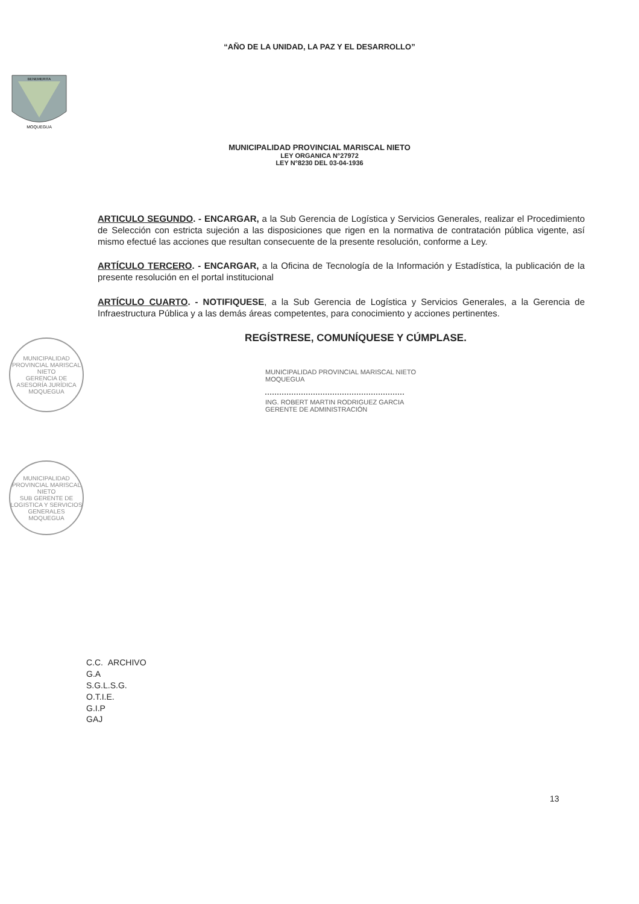“AÑO DE LA UNIDAD, LA PAZ Y EL DESARROLLO”
MOQUEGUA
BENEMERITA
MUNICIPALIDAD PROVINCIAL MARISCAL NIETO
LEY ORGANICA N°27972
LEY N°8230 DEL 03-04-1936
ARTICULO SEGUNDO. - ENCARGAR, a la Sub Gerencia de Logística y Servicios Generales, realizar el Procedimiento de Selección con estricta sujeción a las disposiciones que rigen en la normativa de contratación pública vigente, así mismo efectué las acciones que resultan consecuente de la presente resolución, conforme a Ley.
ARTÍCULO TERCERO. - ENCARGAR, a la Oficina de Tecnología de la Información y Estadística, la publicación de la presente resolución en el portal institucional
ARTÍCULO CUARTO. - NOTIFIQUESE, a la Sub Gerencia de Logística y Servicios Generales, a la Gerencia de Infraestructura Pública y a las demás áreas competentes, para conocimiento y acciones pertinentes.
REGÍSTRESE, COMUNÍQUESE Y CÚMPLASE.
MUNICIPALIDAD PROVINCIAL MARISCAL NIETO
MOQUEGUA
ING. ROBERT MARTIN RODRIGUEZ GARCIA
GERENTE DE ADMINISTRACIÓN
MUNICIPALIDAD PROVINCIAL MARISCAL NIETO
GERENCIA DE ASESORÍA JURÍDICA
MOQUEGUA
MUNICIPALIDAD PROVINCIAL MARISCAL NIETO
SUB GERENTE DE LOGISTICA Y SERVICIOS GENERALES
MOQUEGUA
C.C. ARCHIVO
G.A
S.G.L.S.G.
O.T.I.E.
G.I.P
GAJ
13